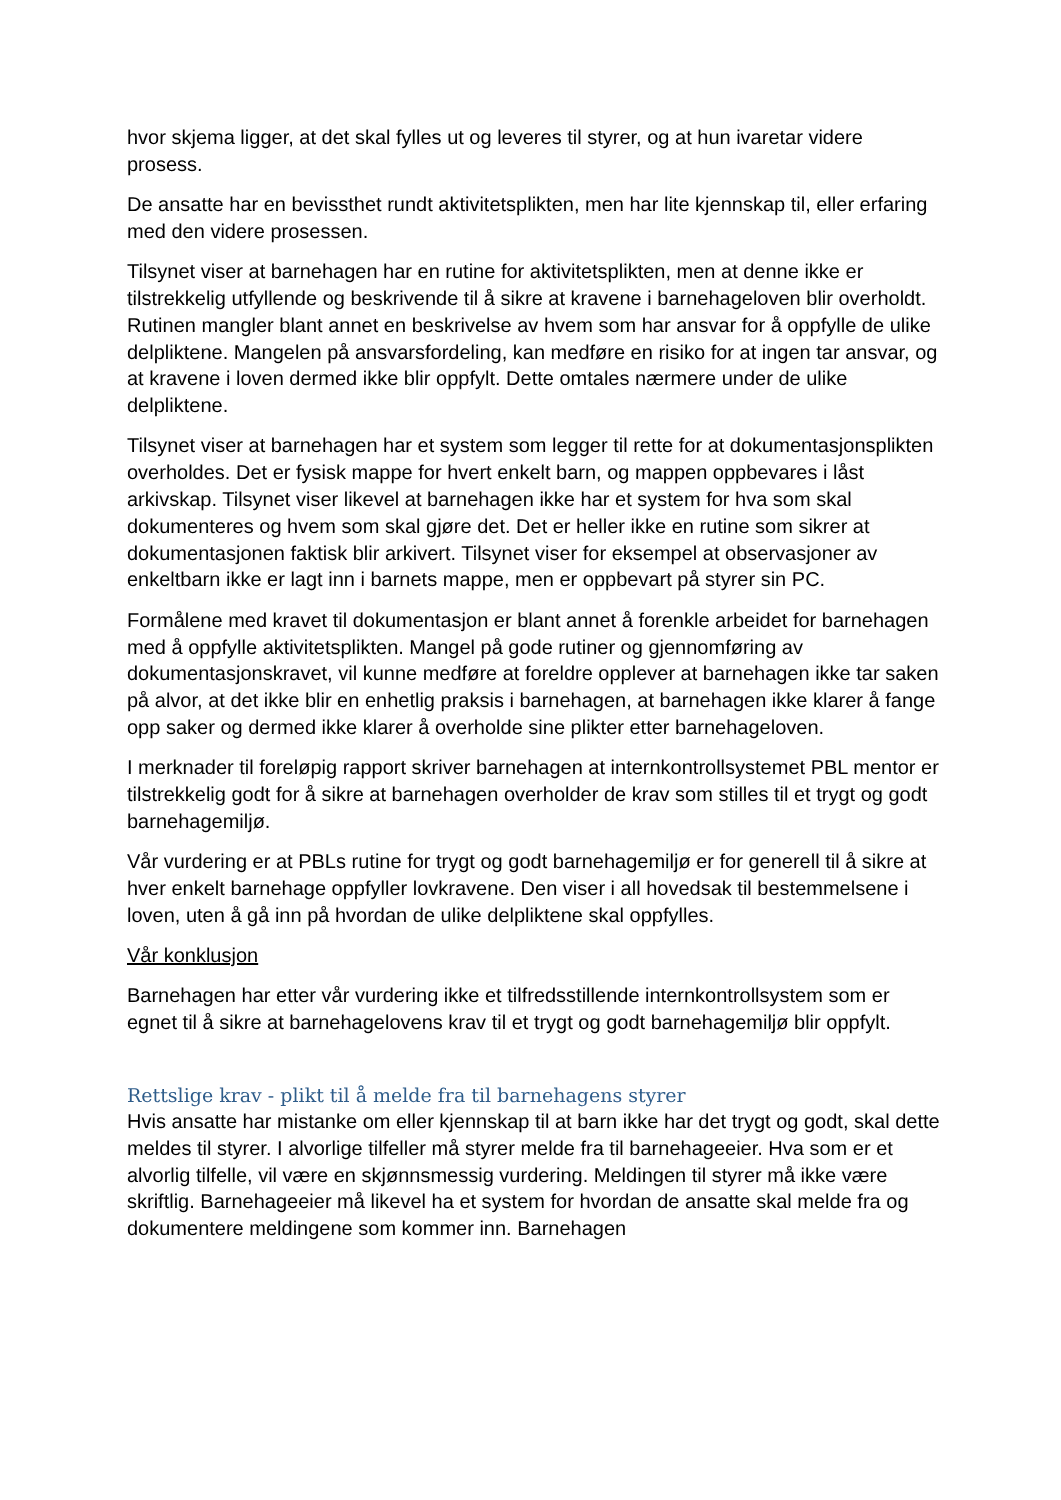hvor skjema ligger, at det skal fylles ut og leveres til styrer, og at hun ivaretar videre prosess.
De ansatte har en bevissthet rundt aktivitetsplikten, men har lite kjennskap til, eller erfaring med den videre prosessen.
Tilsynet viser at barnehagen har en rutine for aktivitetsplikten, men at denne ikke er tilstrekkelig utfyllende og beskrivende til å sikre at kravene i barnehageloven blir overholdt. Rutinen mangler blant annet en beskrivelse av hvem som har ansvar for å oppfylle de ulike delpliktene. Mangelen på ansvarsfordeling, kan medføre en risiko for at ingen tar ansvar, og at kravene i loven dermed ikke blir oppfylt. Dette omtales nærmere under de ulike delpliktene.
Tilsynet viser at barnehagen har et system som legger til rette for at dokumentasjonsplikten overholdes. Det er fysisk mappe for hvert enkelt barn, og mappen oppbevares i låst arkivskap. Tilsynet viser likevel at barnehagen ikke har et system for hva som skal dokumenteres og hvem som skal gjøre det. Det er heller ikke en rutine som sikrer at dokumentasjonen faktisk blir arkivert. Tilsynet viser for eksempel at observasjoner av enkeltbarn ikke er lagt inn i barnets mappe, men er oppbevart på styrer sin PC.
Formålene med kravet til dokumentasjon er blant annet å forenkle arbeidet for barnehagen med å oppfylle aktivitetsplikten. Mangel på gode rutiner og gjennomføring av dokumentasjonskravet, vil kunne medføre at foreldre opplever at barnehagen ikke tar saken på alvor, at det ikke blir en enhetlig praksis i barnehagen, at barnehagen ikke klarer å fange opp saker og dermed ikke klarer å overholde sine plikter etter barnehageloven.
I merknader til foreløpig rapport skriver barnehagen at internkontrollsystemet PBL mentor er tilstrekkelig godt for å sikre at barnehagen overholder de krav som stilles til et trygt og godt barnehagemiljø.
Vår vurdering er at PBLs rutine for trygt og godt barnehagemiljø er for generell til å sikre at hver enkelt barnehage oppfyller lovkravene. Den viser i all hovedsak til bestemmelsene i loven, uten å gå inn på hvordan de ulike delpliktene skal oppfylles.
Vår konklusjon
Barnehagen har etter vår vurdering ikke et tilfredsstillende internkontrollsystem som er egnet til å sikre at barnehagelovens krav til et trygt og godt barnehagemiljø blir oppfylt.
Rettslige krav - plikt til å melde fra til barnehagens styrer
Hvis ansatte har mistanke om eller kjennskap til at barn ikke har det trygt og godt, skal dette meldes til styrer. I alvorlige tilfeller må styrer melde fra til barnehageeier. Hva som er et alvorlig tilfelle, vil være en skjønnsmessig vurdering. Meldingen til styrer må ikke være skriftlig. Barnehageeier må likevel ha et system for hvordan de ansatte skal melde fra og dokumentere meldingene som kommer inn. Barnehagen